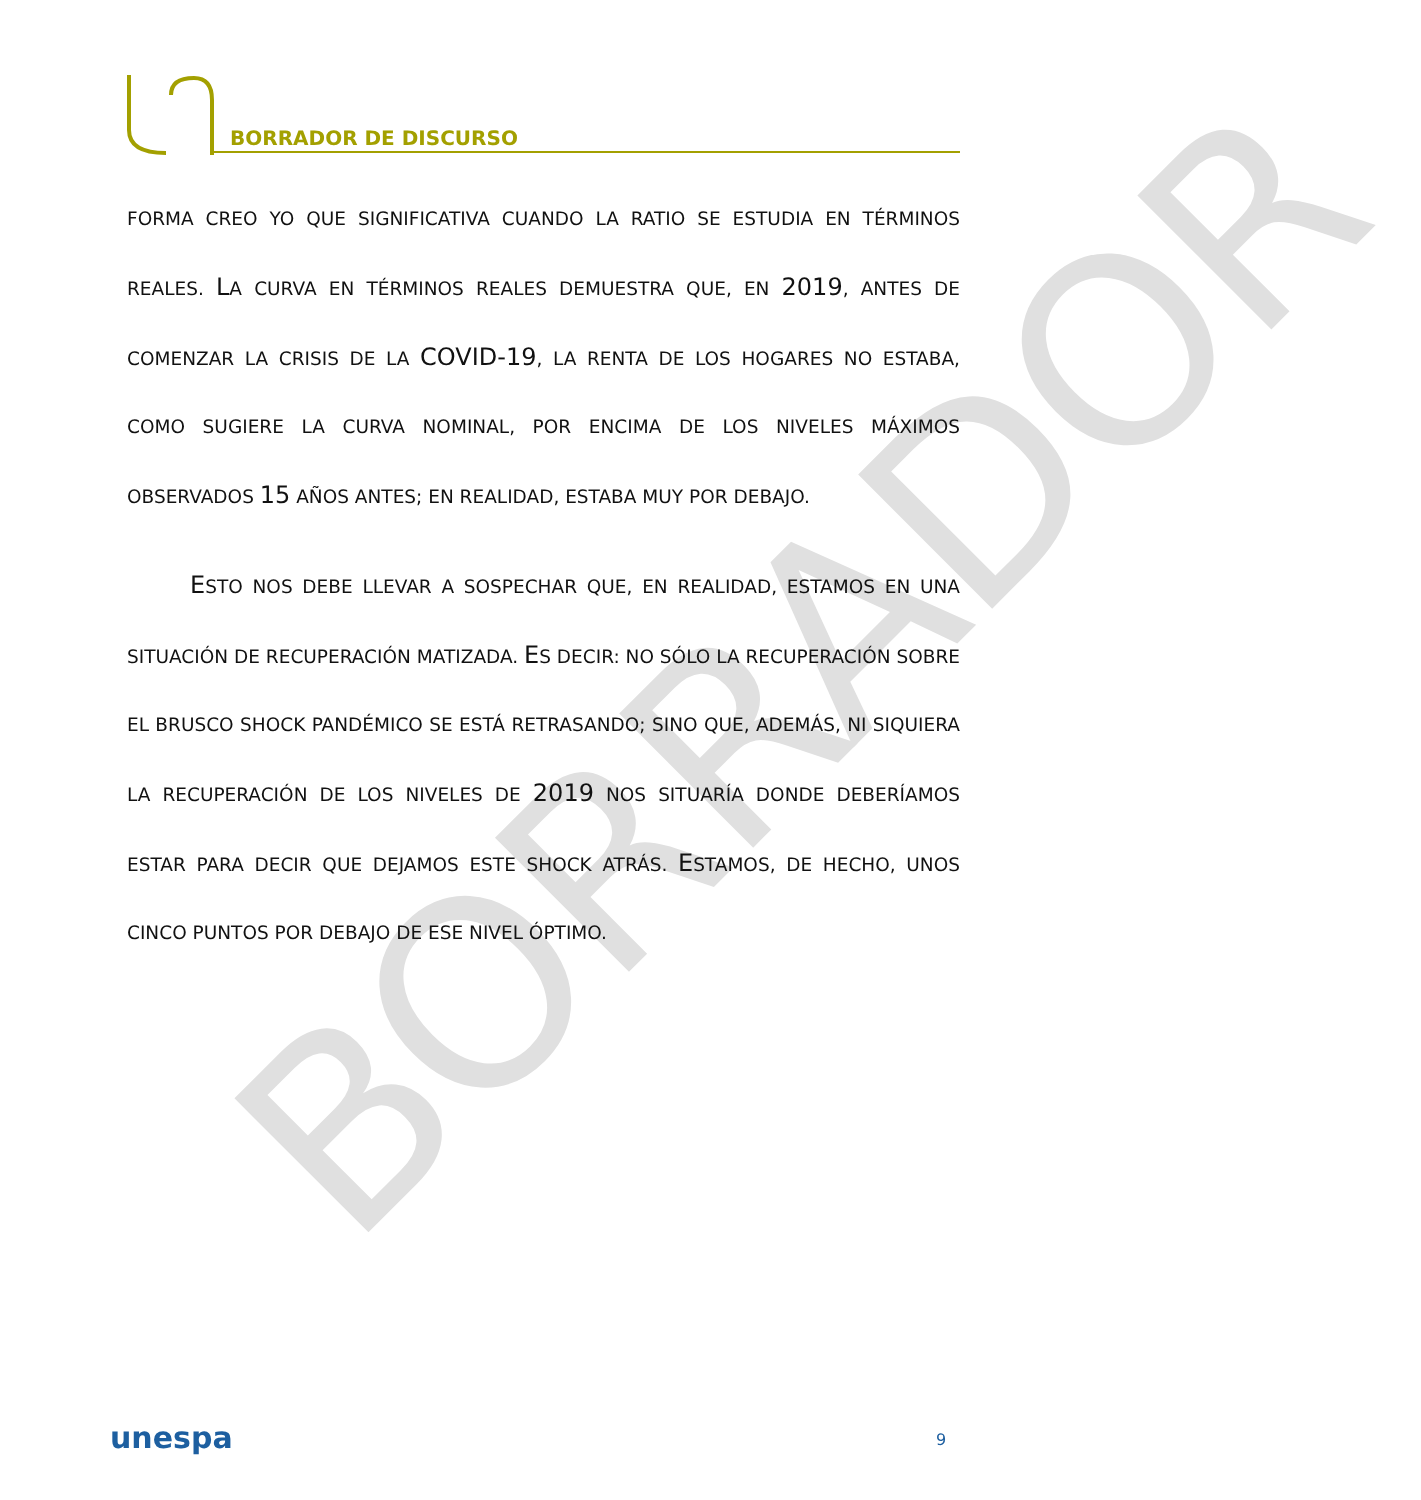BORRADOR DE DISCURSO
BORRADOR
FORMA CREO YO QUE SIGNIFICATIVA CUANDO LA RATIO SE ESTUDIA EN TÉRMINOS REALES. LA CURVA EN TÉRMINOS REALES DEMUESTRA QUE, EN 2019, ANTES DE COMENZAR LA CRISIS DE LA COVID-19, LA RENTA DE LOS HOGARES NO ESTABA, COMO SUGIERE LA CURVA NOMINAL, POR ENCIMA DE LOS NIVELES MÁXIMOS OBSERVADOS 15 AÑOS ANTES; EN REALIDAD, ESTABA MUY POR DEBAJO.
ESTO NOS DEBE LLEVAR A SOSPECHAR QUE, EN REALIDAD, ESTAMOS EN UNA SITUACIÓN DE RECUPERACIÓN MATIZADA. ES DECIR: NO SÓLO LA RECUPERACIÓN SOBRE EL BRUSCO SHOCK PANDÉMICO SE ESTÁ RETRASANDO; SINO QUE, ADEMÁS, NI SIQUIERA LA RECUPERACIÓN DE LOS NIVELES DE 2019 NOS SITUARÍA DONDE DEBERÍAMOS ESTAR PARA DECIR QUE DEJAMOS ESTE SHOCK ATRÁS. ESTAMOS, DE HECHO, UNOS CINCO PUNTOS POR DEBAJO DE ESE NIVEL ÓPTIMO.
unespa 9